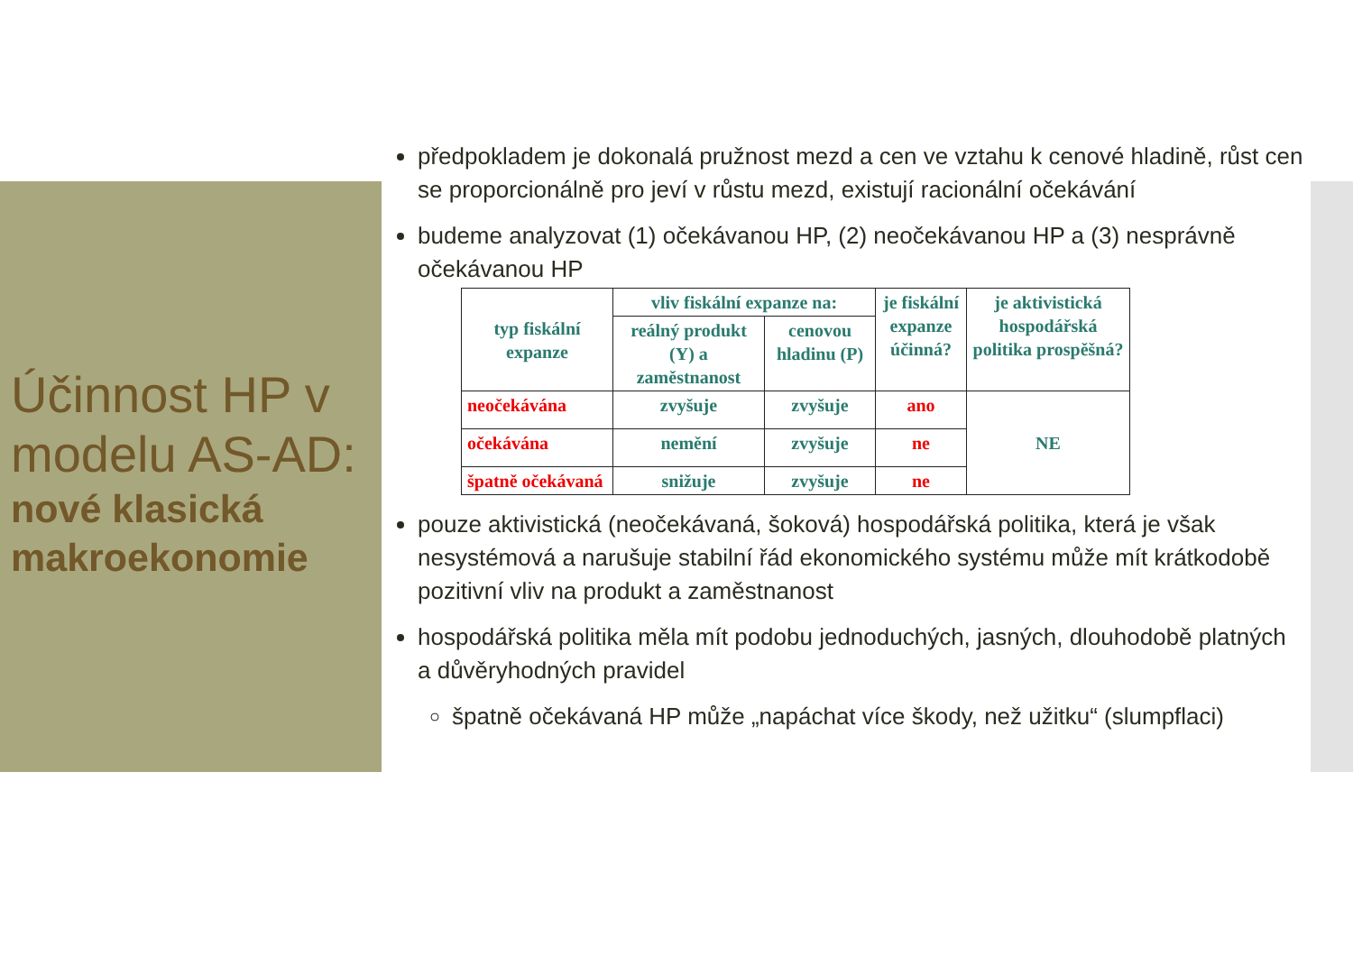Účinnost HP v modelu AS-AD:
nové klasická makroekonomie
předpokladem je dokonalá pružnost mezd a cen ve vztahu k cenové hladině, růst cen se proporcionálně pro jeví v růstu mezd, existují racionální očekávání
budeme analyzovat (1) očekávanou HP, (2) neočekávanou HP a (3) nesprávně očekávanou HP
| typ fiskální expanze | vliv fiskální expanze na: | | je fiskální expanze účinná? | je aktivistická hospodářská politika prospěšná? |
| --- | --- | --- | --- | --- |
| | reálný produkt (Y) a zaměstnanost | cenovou hladinu (P) | | |
| neočekávána | zvyšuje | zvyšuje | ano | NE |
| očekávána | nemění | zvyšuje | ne | |
| špatně očekávaná | snižuje | zvyšuje | ne | |
pouze aktivistická (neočekávaná, šoková) hospodářská politika, která je však nesystémová a narušuje stabilní řád ekonomického systému může mít krátkodobě pozitivní vliv na produkt a zaměstnanost
hospodářská politika měla mít podobu jednoduchých, jasných, dlouhodobě platných a důvěryhodných pravidel
špatně očekávaná HP může „napáchat více škody, než užitku“ (slumpflaci)